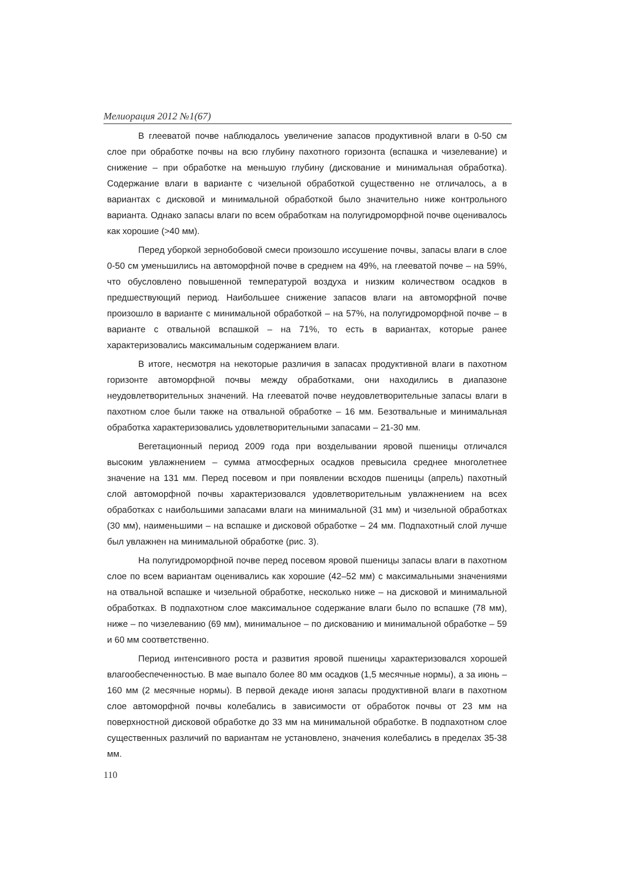Мелиорация 2012 №1(67)
В глееватой почве наблюдалось увеличение запасов продуктивной влаги в 0-50 см слое при обработке почвы на всю глубину пахотного горизонта (вспашка и чизелевание) и снижение – при обработке на меньшую глубину (дискование и минимальная обработка). Содержание влаги в варианте с чизельной обработкой существенно не отличалось, а в вариантах с дисковой и минимальной обработкой было значительно ниже контрольного варианта. Однако запасы влаги по всем обработкам на полугидроморфной почве оценивалось как хорошие (>40 мм).
Перед уборкой зернобобовой смеси произошло иссушение почвы, запасы влаги в слое 0-50 см уменьшились на автоморфной почве в среднем на 49%, на глееватой почве – на 59%, что обусловлено повышенной температурой воздуха и низким количеством осадков в предшествующий период. Наибольшее снижение запасов влаги на автоморфной почве произошло в варианте с минимальной обработкой – на 57%, на полугидроморфной почве – в варианте с отвальной вспашкой – на 71%, то есть в вариантах, которые ранее характеризовались максимальным содержанием влаги.
В итоге, несмотря на некоторые различия в запасах продуктивной влаги в пахотном горизонте автоморфной почвы между обработками, они находились в диапазоне неудовлетворительных значений. На глееватой почве неудовлетворительные запасы влаги в пахотном слое были также на отвальной обработке – 16 мм. Безотвальные и минимальная обработка характеризовались удовлетворительными запасами – 21-30 мм.
Вегетационный период 2009 года при возделывании яровой пшеницы отличался высоким увлажнением – сумма атмосферных осадков превысила среднее многолетнее значение на 131 мм. Перед посевом и при появлении всходов пшеницы (апрель) пахотный слой автоморфной почвы характеризовался удовлетворительным увлажнением на всех обработках с наибольшими запасами влаги на минимальной (31 мм) и чизельной обработках (30 мм), наименьшими – на вспашке и дисковой обработке – 24 мм. Подпахотный слой лучше был увлажнен на минимальной обработке (рис. 3).
На полугидроморфной почве перед посевом яровой пшеницы запасы влаги в пахотном слое по всем вариантам оценивались как хорошие (42–52 мм) с максимальными значениями на отвальной вспашке и чизельной обработке, несколько ниже – на дисковой и минимальной обработках. В подпахотном слое максимальное содержание влаги было по вспашке (78 мм), ниже – по чизелеванию (69 мм), минимальное – по дискованию и минимальной обработке – 59 и 60 мм соответственно.
Период интенсивного роста и развития яровой пшеницы характеризовался хорошей влагообеспеченностью. В мае выпало более 80 мм осадков (1,5 месячные нормы), а за июнь – 160 мм (2 месячные нормы). В первой декаде июня запасы продуктивной влаги в пахотном слое автоморфной почвы колебались в зависимости от обработок почвы от 23 мм на поверхностной дисковой обработке до 33 мм на минимальной обработке. В подпахотном слое существенных различий по вариантам не установлено, значения колебались в пределах 35-38 мм.
110